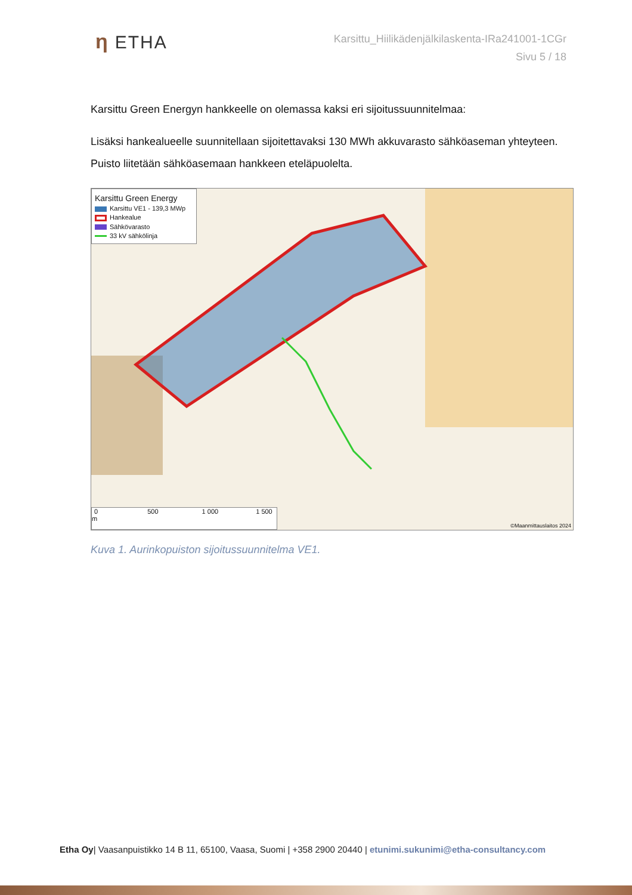η ETHA
Karsittu_Hiilikädenjälkilaskenta-IRa241001-1CGr
Sivu 5 / 18
Karsittu Green Energyn hankkeelle on olemassa kaksi eri sijoitussuunnitelmaa:
Lisäksi hankealueelle suunnitellaan sijoitettavaksi 130 MWh akkuvarasto sähköaseman yhteyteen. Puisto liitetään sähköasemaan hankkeen eteläpuolelta.
Karsittu Green Energy
Karsittu VE1 - 139,3 MWp
Hankealue
Sähkövarasto
33 kV sähkölinja
0 500 1 000 1 500 m ©Maanmittauslaitos 2024
Kuva 1. Aurinkopuiston sijoitussuunnitelma VE1.
Etha Oy| Vaasanpuistikko 14 B 11, 65100, Vaasa, Suomi | +358 2900 20440 | etunimi.sukunimi@etha-consultancy.com